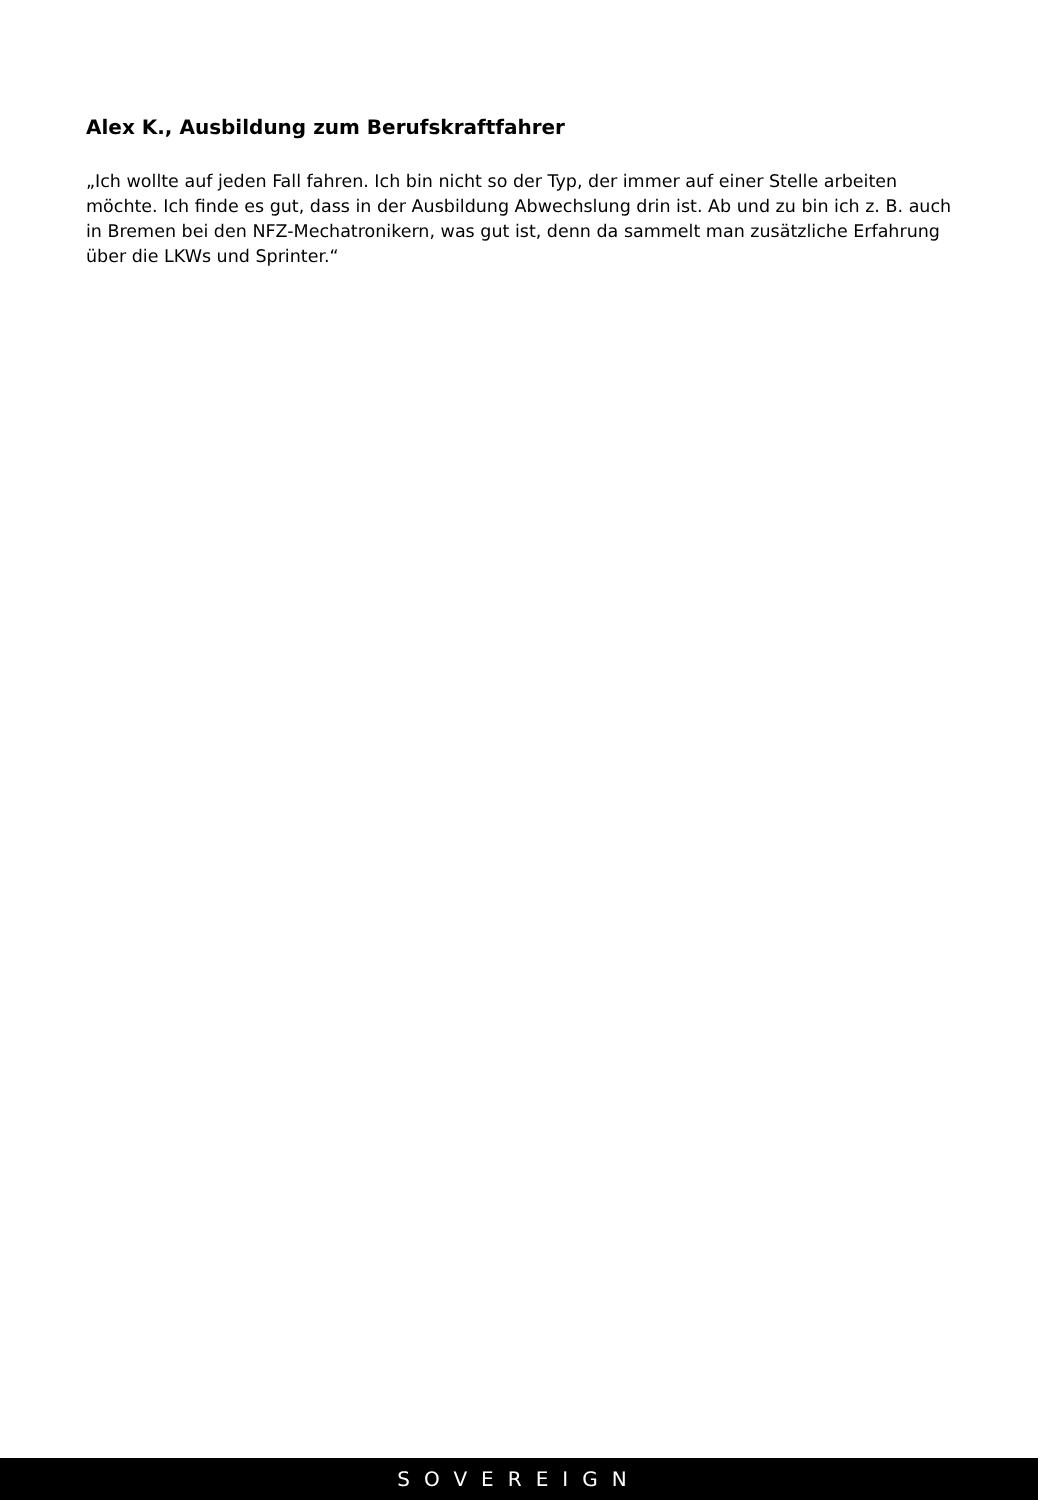Alex K., Ausbildung zum Berufskraftfahrer
„Ich wollte auf jeden Fall fahren. Ich bin nicht so der Typ, der immer auf einer Stelle arbeiten möchte. Ich finde es gut, dass in der Ausbildung Abwechslung drin ist. Ab und zu bin ich z. B. auch in Bremen bei den NFZ-Mechatronikern, was gut ist, denn da sammelt man zusätzliche Erfahrung über die LKWs und Sprinter.“
SOVEREIGN